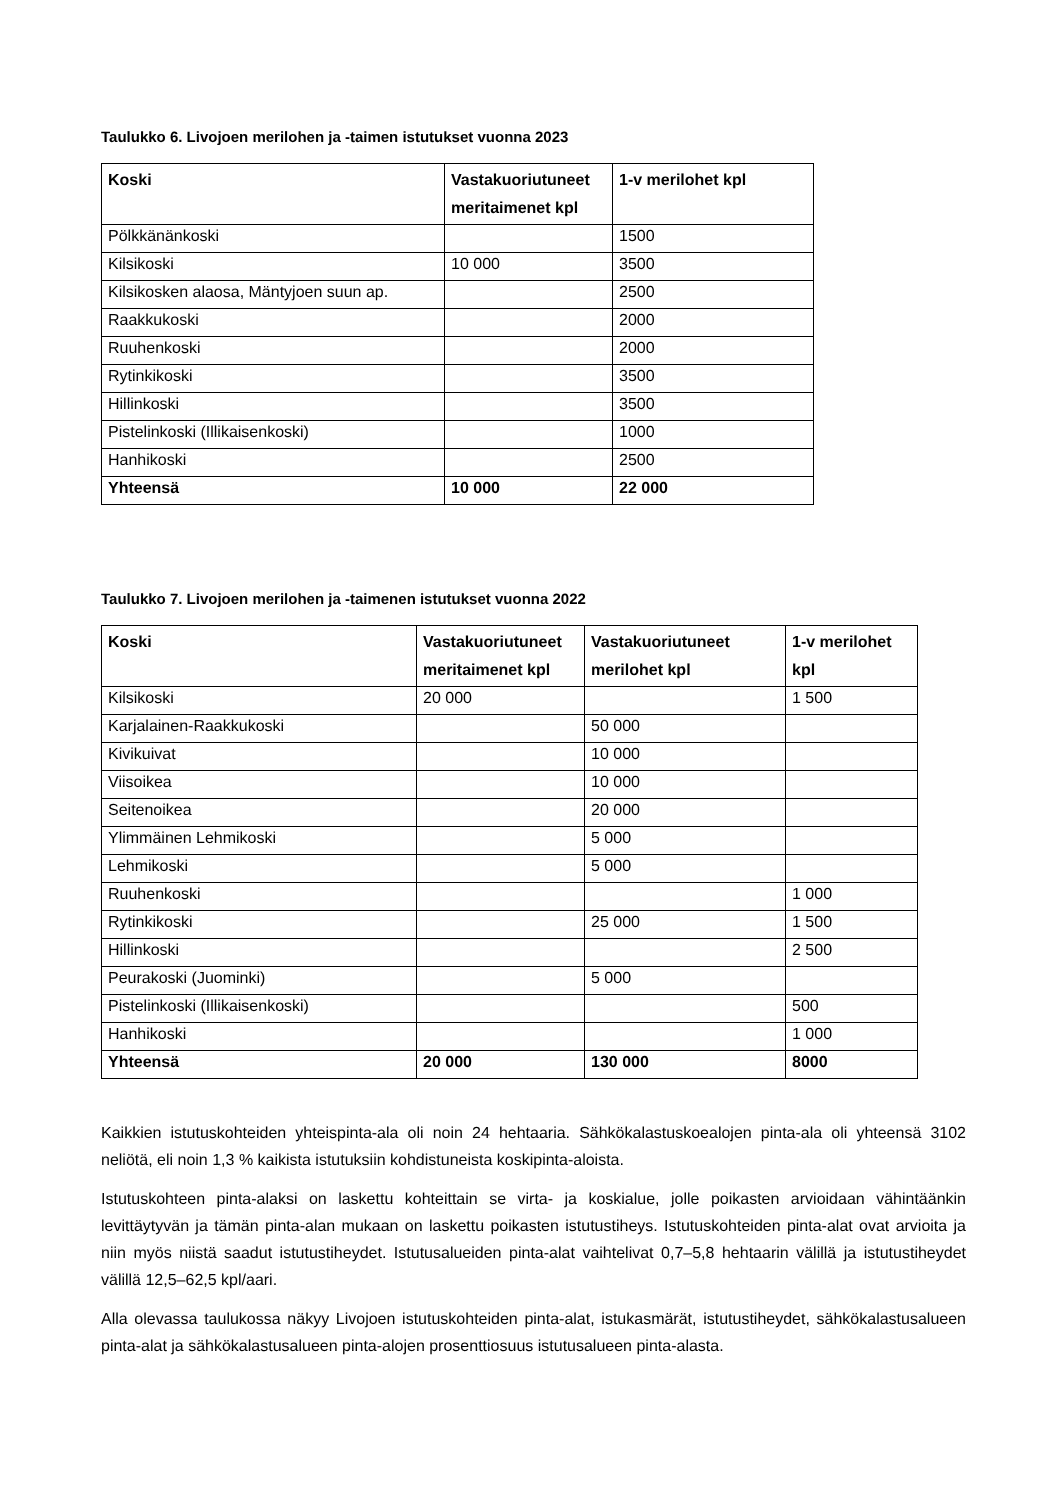Taulukko 6. Livojoen merilohen ja -taimen istutukset vuonna 2023
| Koski | Vastakuoriutuneet meritaimenet kpl | 1-v merilohet kpl |
| --- | --- | --- |
| Pölkkänänkoski | | 1500 |
| Kilsikoski | 10 000 | 3500 |
| Kilsikosken alaosa, Mäntyjoen suun ap. | | 2500 |
| Raakkukoski | | 2000 |
| Ruuhenkoski | | 2000 |
| Rytinkikoski | | 3500 |
| Hillinkoski | | 3500 |
| Pistelinkoski (Illikaisenkoski) | | 1000 |
| Hanhikoski | | 2500 |
| Yhteensä | 10 000 | 22 000 |
Taulukko 7. Livojoen merilohen ja -taimenen istutukset vuonna 2022
| Koski | Vastakuoriutuneet meritaimenet kpl | Vastakuoriutuneet merilohet kpl | 1-v merilohet kpl |
| --- | --- | --- | --- |
| Kilsikoski | 20 000 | | 1 500 |
| Karjalainen-Raakkukoski | | 50 000 | |
| Kivikuivat | | 10 000 | |
| Viisoikea | | 10 000 | |
| Seitenoikea | | 20 000 | |
| Ylimmäinen Lehmikoski | | 5 000 | |
| Lehmikoski | | 5 000 | |
| Ruuhenkoski | | | 1 000 |
| Rytinkikoski | | 25 000 | 1 500 |
| Hillinkoski | | | 2 500 |
| Peurakoski (Juominki) | | 5 000 | |
| Pistelinkoski (Illikaisenkoski) | | | 500 |
| Hanhikoski | | | 1 000 |
| Yhteensä | 20 000 | 130 000 | 8000 |
Kaikkien istutuskohteiden yhteispinta-ala oli noin 24 hehtaaria. Sähkökalastuskoealojen pinta-ala oli yhteensä 3102 neliötä, eli noin 1,3 % kaikista istutuksiin kohdistuneista koskipinta-aloista.
Istutuskohteen pinta-alaksi on laskettu kohteittain se virta- ja koskialue, jolle poikasten arvioidaan vähintäänkin levittäytyvän ja tämän pinta-alan mukaan on laskettu poikasten istutustiheys. Istutuskohteiden pinta-alat ovat arvioita ja niin myös niistä saadut istutustiheydet. Istutusalueiden pinta-alat vaihtelivat 0,7–5,8 hehtaarin välillä ja istutustiheydet välillä 12,5–62,5 kpl/aari.
Alla olevassa taulukossa näkyy Livojoen istutuskohteiden pinta-alat, istukasmärät, istutustiheydet, sähkökalastusalueen pinta-alat ja sähkökalastusalueen pinta-alojen prosenttiosuus istutusalueen pinta-alasta.